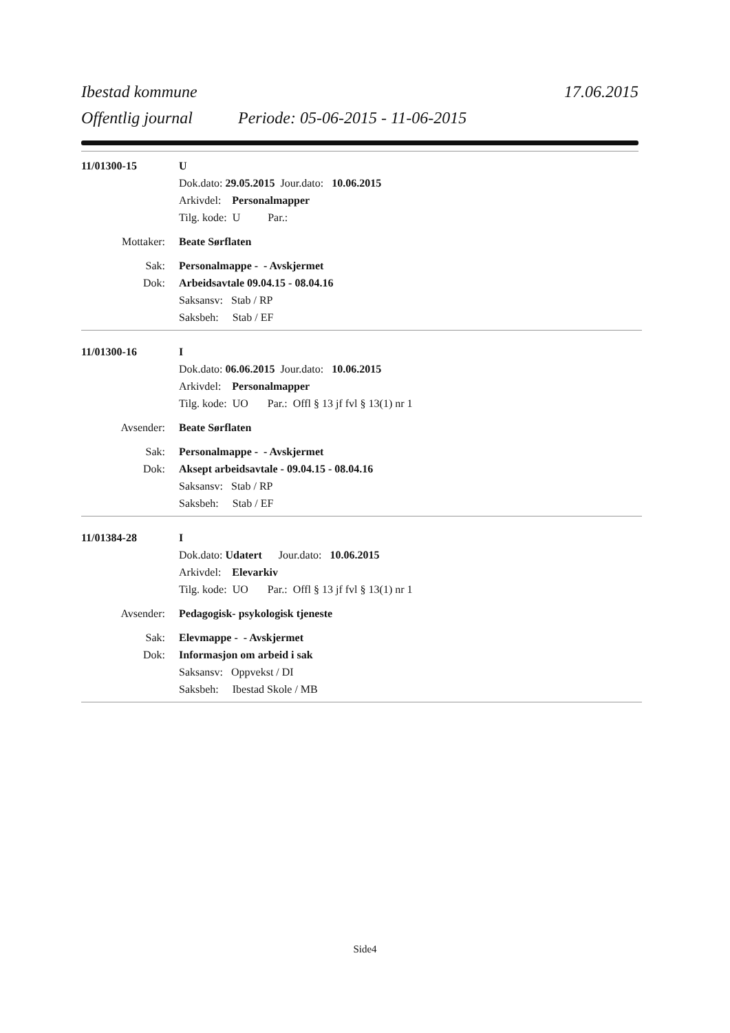Ibestad kommune 17.06.2015
Offentlig journal Periode: 05-06-2015 - 11-06-2015
11/01300-15 U
Dok.dato: 29.05.2015 Jour.dato: 10.06.2015
Arkivdel: Personalmapper
Tilg. kode: U Par.:
Mottaker: Beate Sørflaten
Sak: Personalmappe - - Avskjermet
Dok: Arbeidsavtale 09.04.15 - 08.04.16
Saksansv: Stab / RP
Saksbeh: Stab / EF
11/01300-16 I
Dok.dato: 06.06.2015 Jour.dato: 10.06.2015
Arkivdel: Personalmapper
Tilg. kode: UO Par.: Offl § 13 jf fvl § 13(1) nr 1
Avsender: Beate Sørflaten
Sak: Personalmappe - - Avskjermet
Dok: Aksept arbeidsavtale - 09.04.15 - 08.04.16
Saksansv: Stab / RP
Saksbeh: Stab / EF
11/01384-28 I
Dok.dato: Udatert Jour.dato: 10.06.2015
Arkivdel: Elevarkiv
Tilg. kode: UO Par.: Offl § 13 jf fvl § 13(1) nr 1
Avsender: Pedagogisk- psykologisk tjeneste
Sak: Elevmappe - - Avskjermet
Dok: Informasjon om arbeid i sak
Saksansv: Oppvekst / DI
Saksbeh: Ibestad Skole / MB
Side4